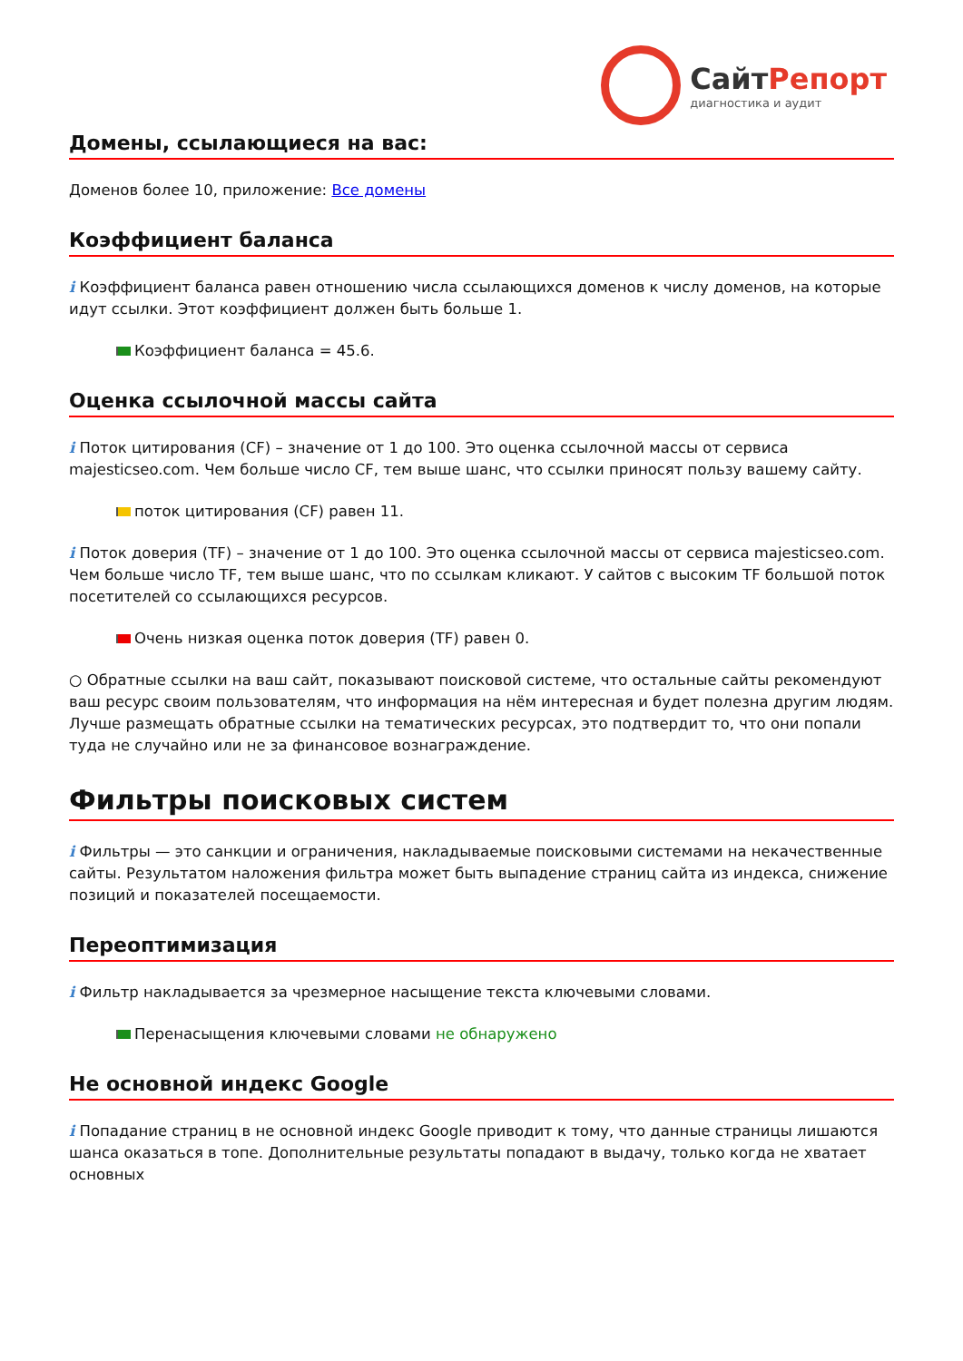СайтРепорт
диагностика и аудит
Домены, ссылающиеся на вас:
Доменов более 10, приложение: Все домены
Коэффициент баланса
i Коэффициент баланса равен отношению числа ссылающихся доменов к числу доменов, на которые идут ссылки. Этот коэффициент должен быть больше 1.
Коэффициент баланса = 45.6.
Оценка ссылочной массы сайта
i Поток цитирования (CF) – значение от 1 до 100. Это оценка ссылочной массы от сервиса majesticseo.com. Чем больше число CF, тем выше шанс, что ссылки приносят пользу вашему сайту.
поток цитирования (CF) равен 11.
i Поток доверия (TF) – значение от 1 до 100. Это оценка ссылочной массы от сервиса majesticseo.com. Чем больше число TF, тем выше шанс, что по ссылкам кликают. У сайтов с высоким TF большой поток посетителей со ссылающихся ресурсов.
Очень низкая оценка поток доверия (TF) равен 0.
○ Обратные ссылки на ваш сайт, показывают поисковой системе, что остальные сайты рекомендуют ваш ресурс своим пользователям, что информация на нём интересная и будет полезна другим людям.
Лучше размещать обратные ссылки на тематических ресурсах, это подтвердит то, что они попали туда не случайно или не за финансовое вознаграждение.
Фильтры поисковых систем
i Фильтры — это санкции и ограничения, накладываемые поисковыми системами на некачественные сайты. Результатом наложения фильтра может быть выпадение страниц сайта из индекса, снижение позиций и показателей посещаемости.
Переоптимизация
i Фильтр накладывается за чрезмерное насыщение текста ключевыми словами.
Перенасыщения ключевыми словами не обнаружено
Не основной индекс Google
i Попадание страниц в не основной индекс Google приводит к тому, что данные страницы лишаются шанса оказаться в топе. Дополнительные результаты попадают в выдачу, только когда не хватает основных